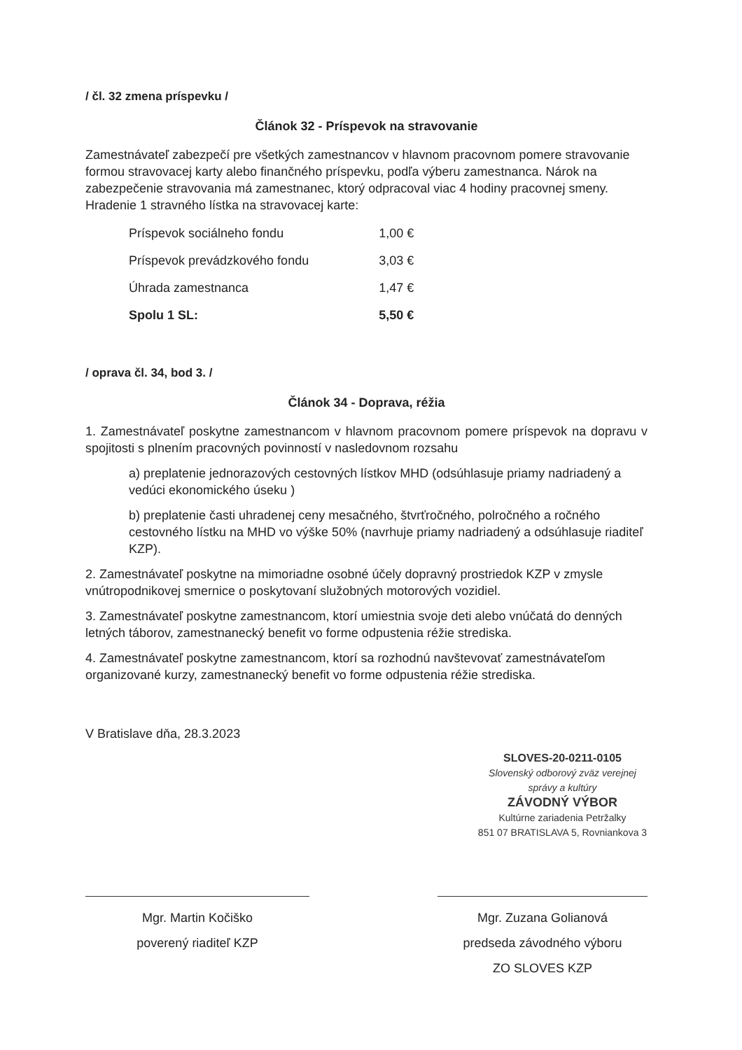/ čl. 32 zmena príspevku /
Článok 32 - Príspevok na stravovanie
Zamestnávateľ zabezpečí pre všetkých zamestnancov v hlavnom pracovnom pomere stravovanie formou stravovacej karty alebo finančného príspevku, podľa výberu zamestnanca. Nárok na zabezpečenie stravovania má zamestnanec, ktorý odpracoval viac 4 hodiny pracovnej smeny. Hradenie 1 stravného lístka na stravovacej karte:
| Príspevok sociálneho fondu | 1,00 € |
| Príspevok prevádzkového fondu | 3,03 € |
| Úhrada zamestnanca | 1,47 € |
| Spolu 1 SL: | 5,50 € |
/ oprava čl. 34, bod 3. /
Článok 34 - Doprava, réžia
1. Zamestnávateľ poskytne zamestnancom v hlavnom pracovnom pomere príspevok na dopravu v spojitosti s plnením pracovných povinností v nasledovnom rozsahu
a) preplatenie jednorazových cestovných lístkov MHD (odsúhlasuje priamy nadriadený a vedúci ekonomického úseku )
b) preplatenie časti uhradenej ceny mesačného, štvrťročného, polročného a ročného cestovného lístku na MHD vo výške 50% (navrhuje priamy nadriadený a odsúhlasuje riaditeľ KZP).
2. Zamestnávateľ poskytne na mimoriadne osobné účely dopravný prostriedok KZP v zmysle vnútropodnikovej smernice o poskytovaní služobných motorových vozidiel.
3. Zamestnávateľ poskytne zamestnancom, ktorí umiestnia svoje deti alebo vnúčatá do denných letných táborov, zamestnanecký benefit vo forme odpustenia réžie strediska.
4. Zamestnávateľ poskytne zamestnancom, ktorí sa rozhodnú navštevovať zamestnávateľom organizované kurzy, zamestnanecký benefit vo forme odpustenia réžie strediska.
V Bratislave dňa, 28.3.2023
SLOVES-20-0211-0105
Slovenský odborový zväz verejnej správy a kultúry
ZÁVODNÝ VÝBOR
Kultúrne zariadenia Petržalky
851 07 BRATISLAVA 5, Rovniankova 3
Mgr. Martin Kočiško
poverený riaditeľ KZP
Mgr. Zuzana Golianová
predseda závodného výboru
ZO SLOVES KZP